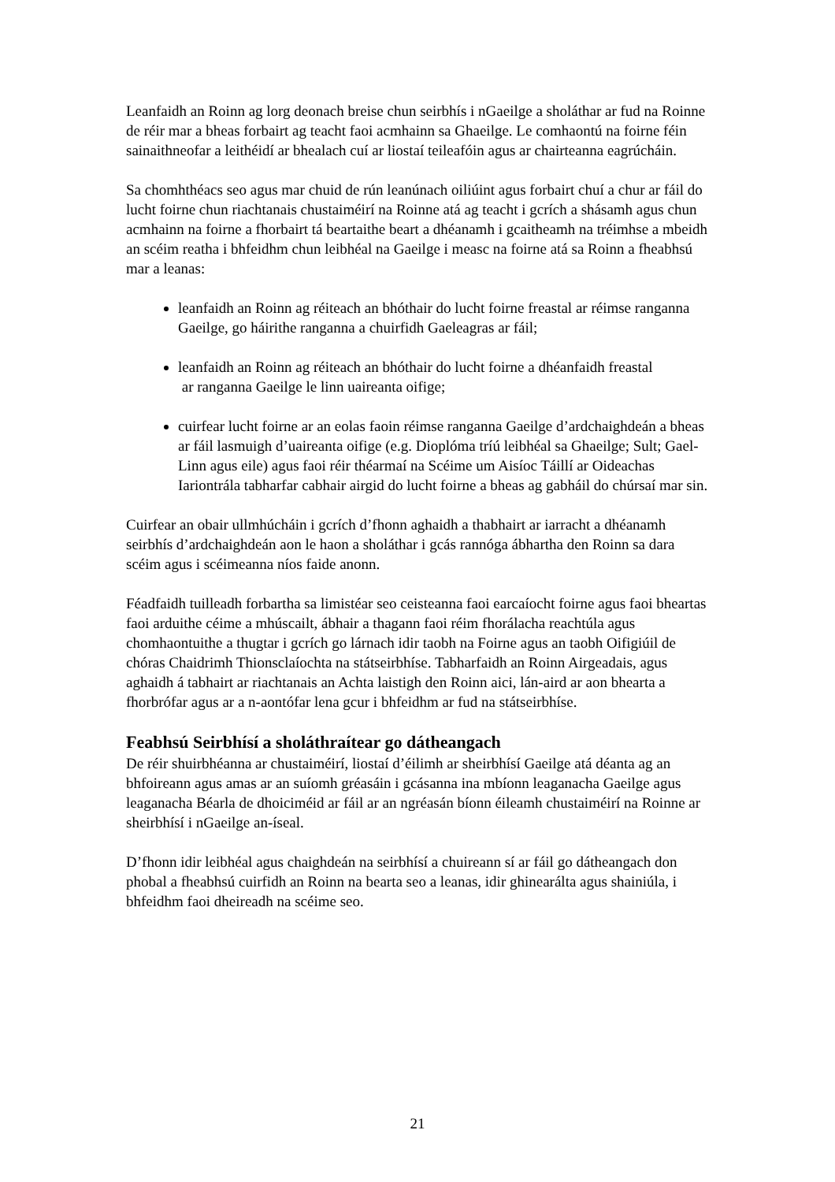Leanfaidh an Roinn ag lorg deonach breise chun seirbhís i nGaeilge a sholáthar ar fud na Roinne de réir mar a bheas forbairt ag teacht faoi acmhainn sa Ghaeilge. Le comhaontú na foirne féin sainaithneofar a leithéidí ar bhealach cuí ar liostaí teileafóin agus ar chairteanna eagrúcháin.
Sa chomhthéacs seo agus mar chuid de rún leanúnach oiliúint agus forbairt chuí a chur ar fáil do lucht foirne chun riachtanais chustaiméirí na Roinne atá ag teacht i gcrích a shásamh agus chun acmhainn na foirne a fhorbairt tá beartaithe beart a dhéanamh i gcaitheamh na tréimhse a mbeidh an scéim reatha i bhfeidhm chun leibhéal na Gaeilge i measc na foirne atá sa Roinn a fheabhsú mar a leanas:
leanfaidh an Roinn ag réiteach an bhóthair do lucht foirne freastal ar réimse ranganna Gaeilge, go háirithe ranganna a chuirfidh Gaeleagras ar fáil;
leanfaidh an Roinn ag réiteach an bhóthair do lucht foirne a dhéanfaidh freastal
ar ranganna Gaeilge le linn uaireanta oifige;
cuirfear lucht foirne ar an eolas faoin réimse ranganna Gaeilge d’ardchaighdeán a bheas ar fáil lasmuigh d’uaireanta oifige (e.g. Dioplóma tríú leibhéal sa Ghaeilge; Sult; Gael-Linn agus eile) agus faoi réir théarmaí na Scéime um Aisíoc Táillí ar Oideachas Iariontrála tabharfar cabhair airgid do lucht foirne a bheas ag gabháil do chúrsaí mar sin.
Cuirfear an obair ullmhúcháin i gcrích d’fhonn aghaidh a thabhairt ar iarracht a dhéanamh seirbhís d’ardchaighdeán aon le haon a sholáthar i gcás rannóga ábhartha den Roinn sa dara scéim agus i scéimeanna níos faide anonn.
Féadfaidh tuilleadh forbartha sa limistéar seo ceisteanna faoi earcaíocht foirne agus faoi bheartas faoi arduithe céime a mhúscailt, ábhair a thagann faoi réim fhorálacha reachtúla agus chomhaontuithe a thugtar i gcrích go lárnach idir taobh na Foirne agus an taobh Oifigiúil de chóras Chaidrimh Thionsclaíochta na státseirbhíse. Tabharfaidh an Roinn Airgeadais, agus aghaidh á tabhairt ar riachtanais an Achta laistigh den Roinn aici, lán-aird ar aon bhearta a fhorbrófar agus ar a n-aontófar lena gcur i bhfeidhm ar fud na státseirbhíse.
Feabhsú Seirbhísí a sholáthraítear go dátheangach
De réir shuirbhéanna ar chustaiméirí, liostaí d’éilimh ar sheirbhísí Gaeilge atá déanta ag an bhfoireann agus amas ar an suíomh gréasáin i gcásanna ina mbíonn leaganacha Gaeilge agus leaganacha Béarla de dhoiciméid ar fáil ar an ngréasán bíonn éileamh chustaiméirí na Roinne ar sheirbhísí i nGaeilge an-íseal.
D’fhonn idir leibhéal agus chaighdeán na seirbhísí a chuireann sí ar fáil go dátheangach don phobal a fheabhsú cuirfidh an Roinn na bearta seo a leanas, idir ghinearálta agus shainiúla, i bhfeidhm faoi dheireadh na scéime seo.
21